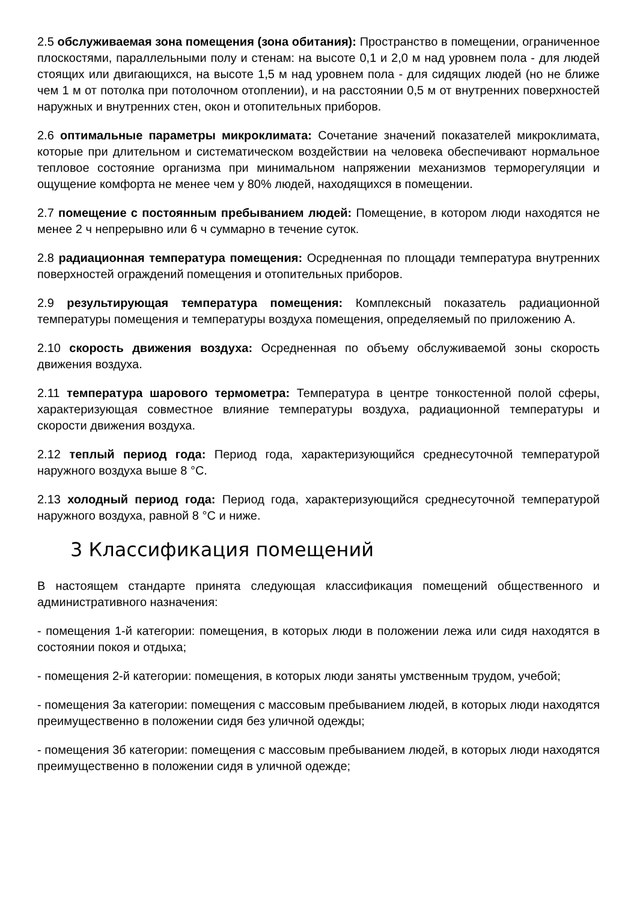2.5 обслуживаемая зона помещения (зона обитания): Пространство в помещении, ограниченное плоскостями, параллельными полу и стенам: на высоте 0,1 и 2,0 м над уровнем пола - для людей стоящих или двигающихся, на высоте 1,5 м над уровнем пола - для сидящих людей (но не ближе чем 1 м от потолка при потолочном отоплении), и на расстоянии 0,5 м от внутренних поверхностей наружных и внутренних стен, окон и отопительных приборов.
2.6 оптимальные параметры микроклимата: Сочетание значений показателей микроклимата, которые при длительном и систематическом воздействии на человека обеспечивают нормальное тепловое состояние организма при минимальном напряжении механизмов терморегуляции и ощущение комфорта не менее чем у 80% людей, находящихся в помещении.
2.7 помещение с постоянным пребыванием людей: Помещение, в котором люди находятся не менее 2 ч непрерывно или 6 ч суммарно в течение суток.
2.8 радиационная температура помещения: Осредненная по площади температура внутренних поверхностей ограждений помещения и отопительных приборов.
2.9 результирующая температура помещения: Комплексный показатель радиационной температуры помещения и температуры воздуха помещения, определяемый по приложению А.
2.10 скорость движения воздуха: Осредненная по объему обслуживаемой зоны скорость движения воздуха.
2.11 температура шарового термометра: Температура в центре тонкостенной полой сферы, характеризующая совместное влияние температуры воздуха, радиационной температуры и скорости движения воздуха.
2.12 теплый период года: Период года, характеризующийся среднесуточной температурой наружного воздуха выше 8 °С.
2.13 холодный период года: Период года, характеризующийся среднесуточной температурой наружного воздуха, равной 8 °С и ниже.
3 Классификация помещений
В настоящем стандарте принята следующая классификация помещений общественного и административного назначения:
- помещения 1-й категории: помещения, в которых люди в положении лежа или сидя находятся в состоянии покоя и отдыха;
- помещения 2-й категории: помещения, в которых люди заняты умственным трудом, учебой;
- помещения 3а категории: помещения с массовым пребыванием людей, в которых люди находятся преимущественно в положении сидя без уличной одежды;
- помещения 3б категории: помещения с массовым пребыванием людей, в которых люди находятся преимущественно в положении сидя в уличной одежде;